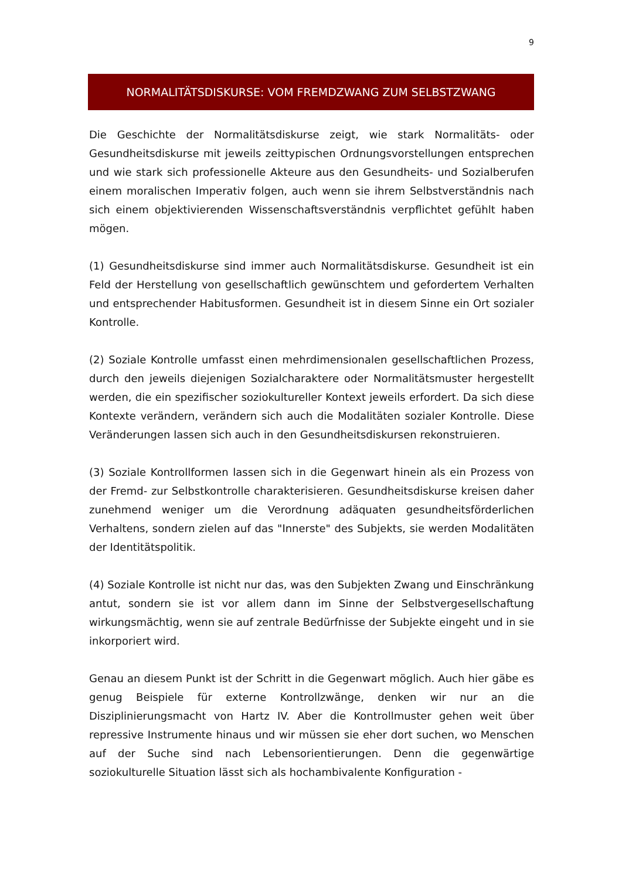9
NORMALITÄTSDISKURSE: VOM FREMDZWANG ZUM SELBSTZWANG
Die Geschichte der Normalitätsdiskurse zeigt, wie stark Normalitäts- oder Gesundheitsdiskurse mit jeweils zeittypischen Ordnungsvorstellungen entsprechen und wie stark sich professionelle Akteure aus den Gesundheits- und Sozialberufen einem moralischen Imperativ folgen, auch wenn sie ihrem Selbstverständnis nach sich einem objektivierenden Wissenschaftsverständnis verpflichtet gefühlt haben mögen.
(1) Gesundheitsdiskurse sind immer auch Normalitätsdiskurse. Gesundheit ist ein Feld der Herstellung von gesellschaftlich gewünschtem und gefordertem Verhalten und entsprechender Habitusformen. Gesundheit ist in diesem Sinne ein Ort sozialer Kontrolle.
(2) Soziale Kontrolle umfasst einen mehrdimensionalen gesellschaftlichen Prozess, durch den jeweils diejenigen Sozialcharaktere oder Normalitätsmuster hergestellt werden, die ein spezifischer soziokultureller Kontext jeweils erfordert. Da sich diese Kontexte verändern, verändern sich auch die Modalitäten sozialer Kontrolle. Diese Veränderungen lassen sich auch in den Gesundheitsdiskursen rekonstruieren.
(3) Soziale Kontrollformen lassen sich in die Gegenwart hinein als ein Prozess von der Fremd- zur Selbstkontrolle charakterisieren. Gesundheitsdiskurse kreisen daher zunehmend weniger um die Verordnung adäquaten gesundheitsförderlichen Verhaltens, sondern zielen auf das "Innerste" des Subjekts, sie werden Modalitäten der Identitätspolitik.
(4) Soziale Kontrolle ist nicht nur das, was den Subjekten Zwang und Einschränkung antut, sondern sie ist vor allem dann im Sinne der Selbstvergesellschaftung wirkungsmächtig, wenn sie auf zentrale Bedürfnisse der Subjekte eingeht und in sie inkorporiert wird.
Genau an diesem Punkt ist der Schritt in die Gegenwart möglich. Auch hier gäbe es genug Beispiele für externe Kontrollzwänge, denken wir nur an die Disziplinierungsmacht von Hartz IV. Aber die Kontrollmuster gehen weit über repressive Instrumente hinaus und wir müssen sie eher dort suchen, wo Menschen auf der Suche sind nach Lebensorientierungen. Denn die gegenwärtige soziokulturelle Situation lässt sich als hochambivalente Konfiguration -